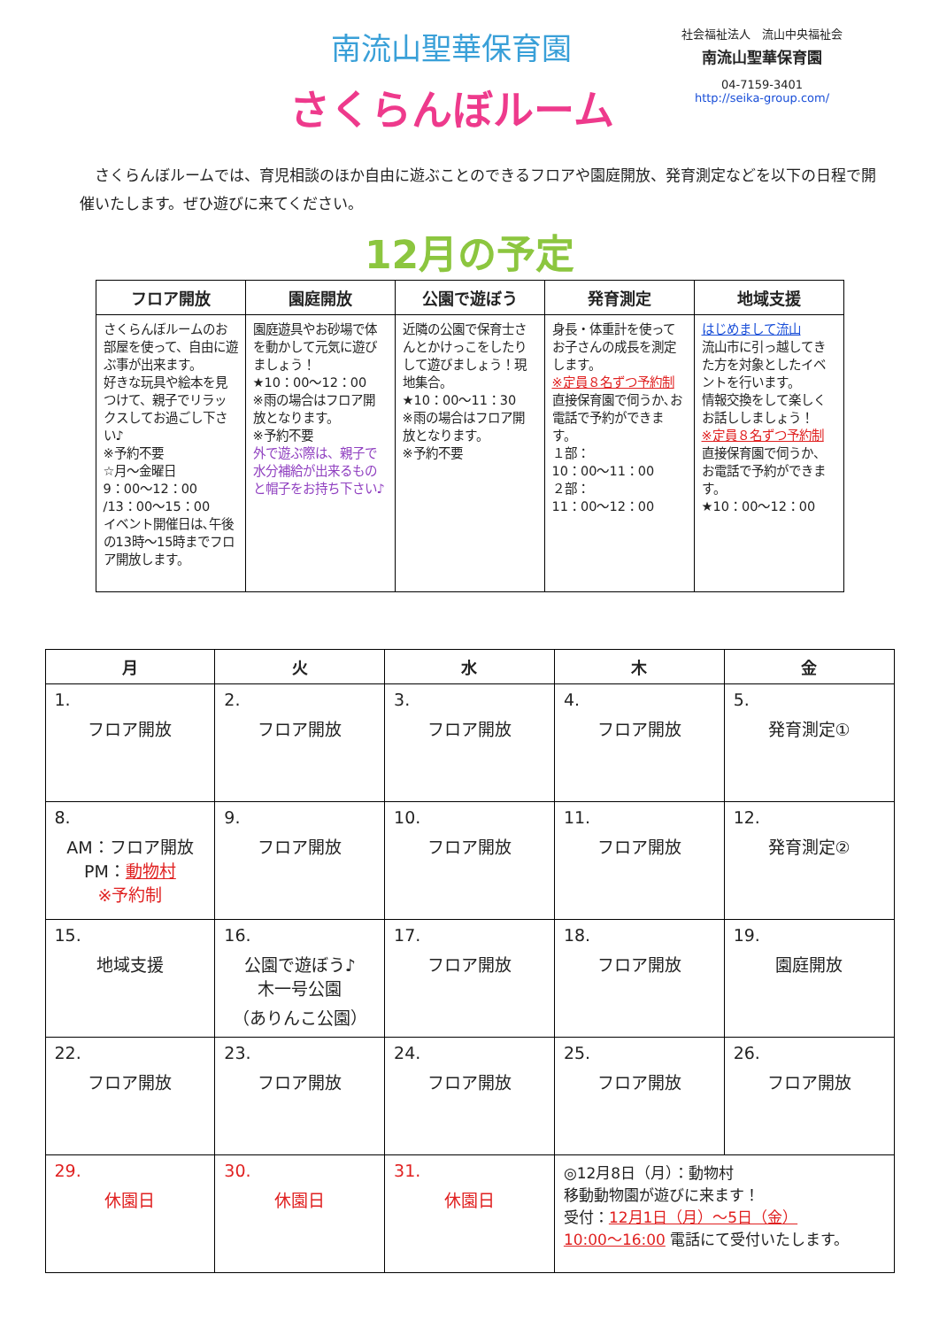南流山聖華保育園
さくらんぼルーム
社会福祉法人　流山中央福祉会
南流山聖華保育園
04-7159-3401
http://seika-group.com/
　さくらんぼルームでは、育児相談のほか自由に遊ぶことのできるフロアや園庭開放、発育測定などを以下の日程で開催いたします。ぜひ遊びに来てください。
12月の予定
| フロア開放 | 園庭開放 | 公園で遊ぼう | 発育測定 | 地域支援 |
| --- | --- | --- | --- | --- |
| さくらんぼルームのお部屋を使って、自由に遊ぶ事が出来ます。 好きな玩具や絵本を見つけて、親子でリラックスしてお過ごし下さい♪ ※予約不要 ☆月～金曜日 9：00～12：00 /13：00～15：00 イベント開催日は､午後の13時～15時までフロア開放します。 | 園庭遊具やお砂場で体を動かして元気に遊びましょう！ ★10：00～12：00 ※雨の場合はフロア開放となります。 ※予約不要 外で遊ぶ際は、親子で水分補給が出来るものと帽子をお持ち下さい♪ | 近隣の公園で保育士さんとかけっこをしたりして遊びましょう！現地集合。 ★10：00～11：30 ※雨の場合はフロア開放となります。 ※予約不要 | 身長・体重計を使ってお子さんの成長を測定します。 ※定員８名ずつ予約制 直接保育園で伺うか､お電話で予約ができます。 １部： 10：00～11：00 ２部： 11：00～12：00 | はじめまして流山 流山市に引っ越してきた方を対象としたイベントを行います。 情報交換をして楽しくお話ししましょう！ ※定員８名ずつ予約制 直接保育園で伺うか、お電話で予約ができます。 ★10：00～12：00 |
| 月 | 火 | 水 | 木 | 金 |
| --- | --- | --- | --- | --- |
| 1. フロア開放 | 2. フロア開放 | 3. フロア開放 | 4. フロア開放 | 5. 発育測定① |
| 8. AM：フロア開放 PM： 動物村 ※予約制 | 9. フロア開放 | 10. フロア開放 | 11. フロア開放 | 12. 発育測定② |
| 15. 地域支援 | 16. 公園で遊ぼう♪ 木一号公園 （ありんこ公園） | 17. フロア開放 | 18. フロア開放 | 19. 園庭開放 |
| 22. フロア開放 | 23. フロア開放 | 24. フロア開放 | 25. フロア開放 | 26. フロア開放 |
| 29. 休園日 | 30. 休園日 | 31. 休園日 | ◎12月8日（月）：動物村 移動動物園が遊びに来ます！ 受付： 12月1日（月）～5日（金） 10:00～16:00 電話にて受付いたします。 | |